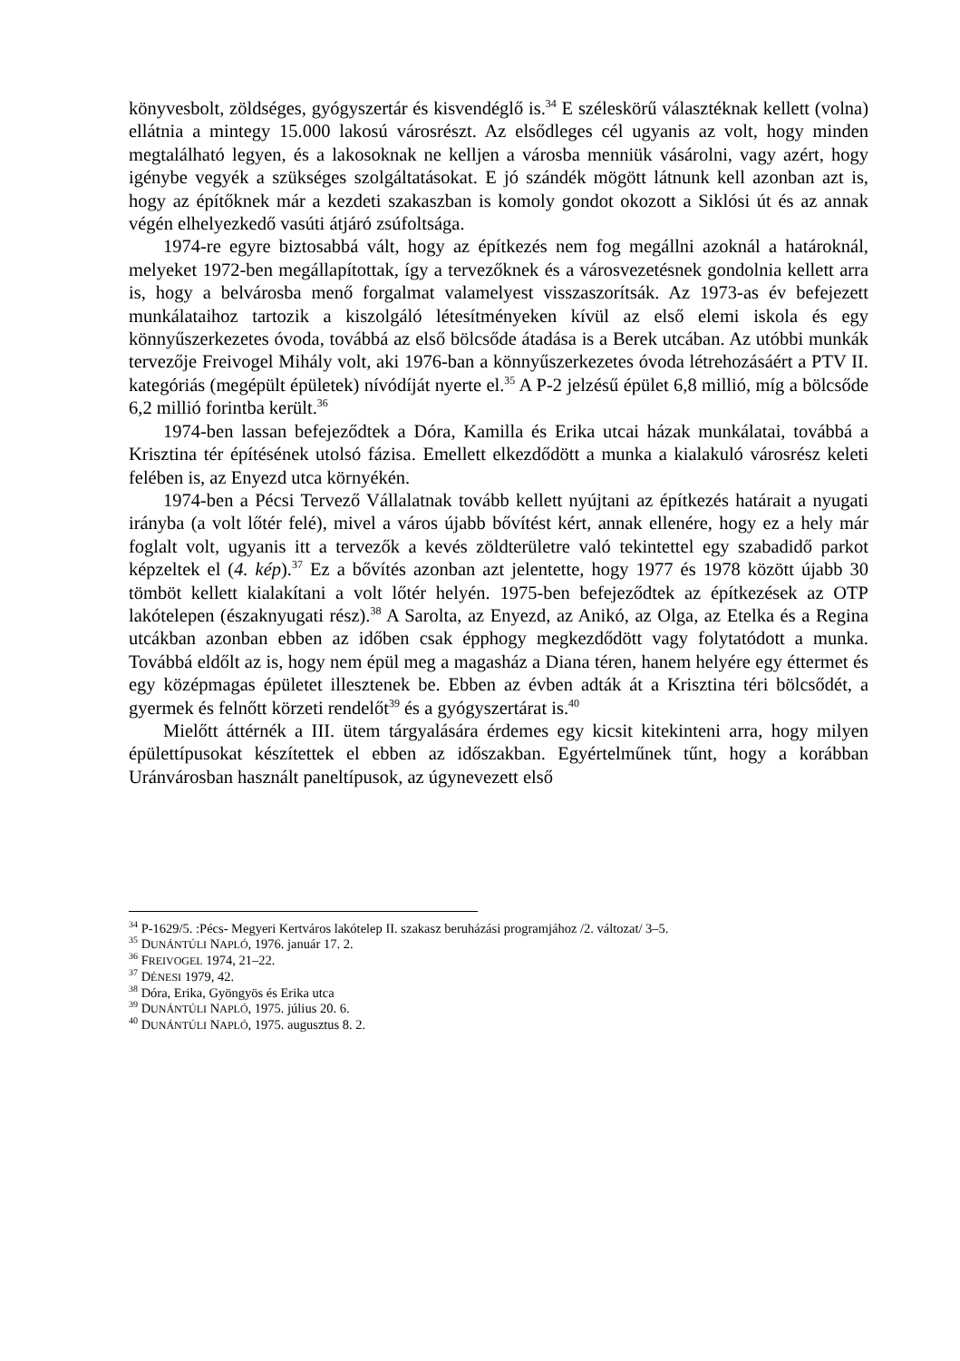könyvesbolt, zöldséges, gyógyszertár és kisvendéglő is.<sup>34</sup> E széleskörű választéknak kellett (volna) ellátnia a mintegy 15.000 lakosú városrészt. Az elsődleges cél ugyanis az volt, hogy minden megtalálható legyen, és a lakosoknak ne kelljen a városba menniük vásárolni, vagy azért, hogy igénybe vegyék a szükséges szolgáltatásokat. E jó szándék mögött látnunk kell azonban azt is, hogy az építőknek már a kezdeti szakaszban is komoly gondot okozott a Siklósi út és az annak végén elhelyezkedő vasúti átjáró zsúfoltsága.
1974-re egyre biztosabbá vált, hogy az építkezés nem fog megállni azoknál a határoknál, melyeket 1972-ben megállapítottak, így a tervezőknek és a városvezetésnek gondolnia kellett arra is, hogy a belvárosba menő forgalmat valamelyest visszaszorítsák. Az 1973-as év befejezett munkálataihoz tartozik a kiszolgáló létesítményeken kívül az első elemi iskola és egy könnyűszerkezetes óvoda, továbbá az első bölcsőde átadása is a Berek utcában. Az utóbbi munkák tervezője Freivogel Mihály volt, aki 1976-ban a könnyűszerkezetes óvoda létrehozásáért a PTV II. kategóriás (megépült épületek) nívódíját nyerte el.<sup>35</sup> A P-2 jelzésű épület 6,8 millió, míg a bölcsőde 6,2 millió forintba került.<sup>36</sup>
1974-ben lassan befejeződtek a Dóra, Kamilla és Erika utcai házak munkálatai, továbbá a Krisztina tér építésének utolsó fázisa. Emellett elkezdődött a munka a kialakuló városrész keleti felében is, az Enyezd utca környékén.
1974-ben a Pécsi Tervező Vállalatnak tovább kellett nyújtani az építkezés határait a nyugati irányba (a volt lőtér felé), mivel a város újabb bővítést kért, annak ellenére, hogy ez a hely már foglalt volt, ugyanis itt a tervezők a kevés zöldterületre való tekintettel egy szabadidő parkot képzeltek el (4. kép).<sup>37</sup> Ez a bővítés azonban azt jelentette, hogy 1977 és 1978 között újabb 30 tömböt kellett kialakítani a volt lőtér helyén. 1975-ben befejeződtek az építkezések az OTP lakótelepen (északnyugati rész).<sup>38</sup> A Sarolta, az Enyezd, az Anikó, az Olga, az Etelka és a Regina utcákban azonban ebben az időben csak épphogy megkezdődött vagy folytatódott a munka. Továbbá eldőlt az is, hogy nem épül meg a magasház a Diana téren, hanem helyére egy éttermet és egy középmagas épületet illesztenek be. Ebben az évben adták át a Krisztina téri bölcsődét, a gyermek és felnőtt körzeti rendelőt<sup>39</sup> és a gyógyszertárat is.<sup>40</sup>
Mielőtt áttérnék a III. ütem tárgyalására érdemes egy kicsit kitekinteni arra, hogy milyen épülettípusokat készítettek el ebben az időszakban. Egyértelműnek tűnt, hogy a korábban Uránvárosban használt paneltípusok, az úgynevezett első
<sup>34</sup> P-1629/5. :Pécs- Megyeri Kertváros lakótelep II. szakasz beruházási programjához /2. változat/ 3–5.
<sup>35</sup> DUNÁNTÚLI NAPLÓ, 1976. január 17. 2.
<sup>36</sup> FREIVOGEL 1974, 21–22.
<sup>37</sup> DÉNESI 1979, 42.
<sup>38</sup> Dóra, Erika, Gyöngyös és Erika utca
<sup>39</sup> DUNÁNTÚLI NAPLÓ, 1975. július 20. 6.
<sup>40</sup> DUNÁNTÚLI NAPLÓ, 1975. augusztus 8. 2.